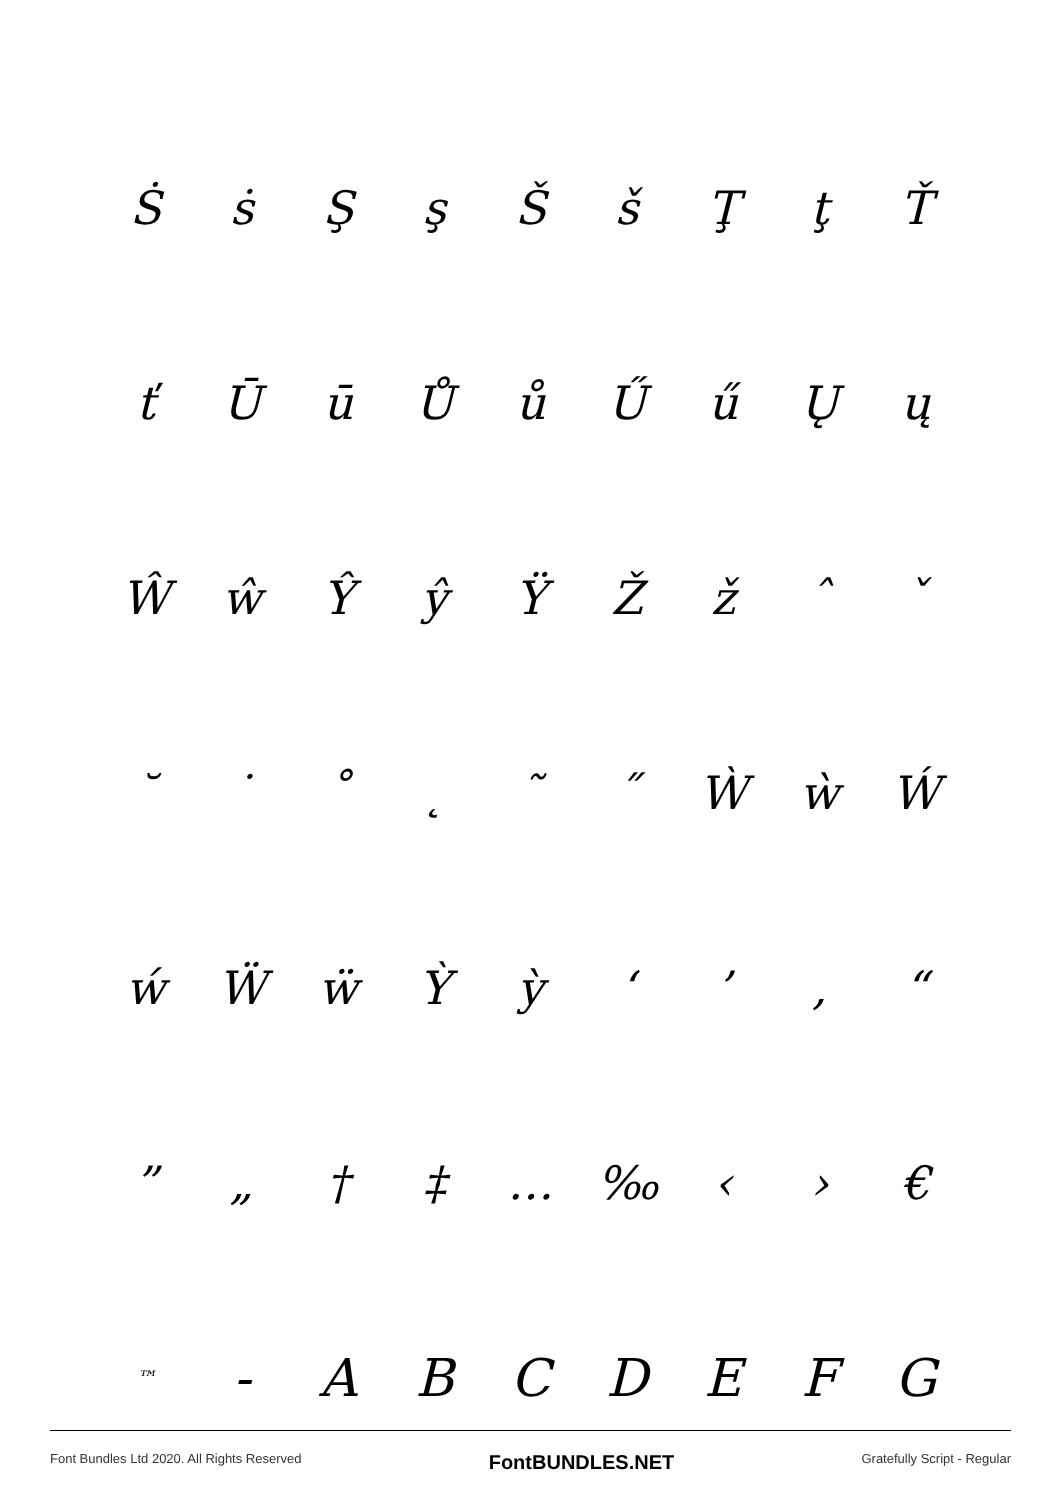ṠṡŞşŠšŢţŤ
ťŪūŮůŰűŲų
ŴŵŶŷŸŽžˆˇ
˘ ˙ ˚ ˛ ˜ ˝ ẀẁẂ
ẃẄẅỲỳ ‘’ ‚ “
” „ † ‡ … ‰ ‹ › €
™ - ABCDEFG
Font Bundles Ltd 2020. All Rights Reserved FontBUNDLES.NET Gratefully Script - Regular